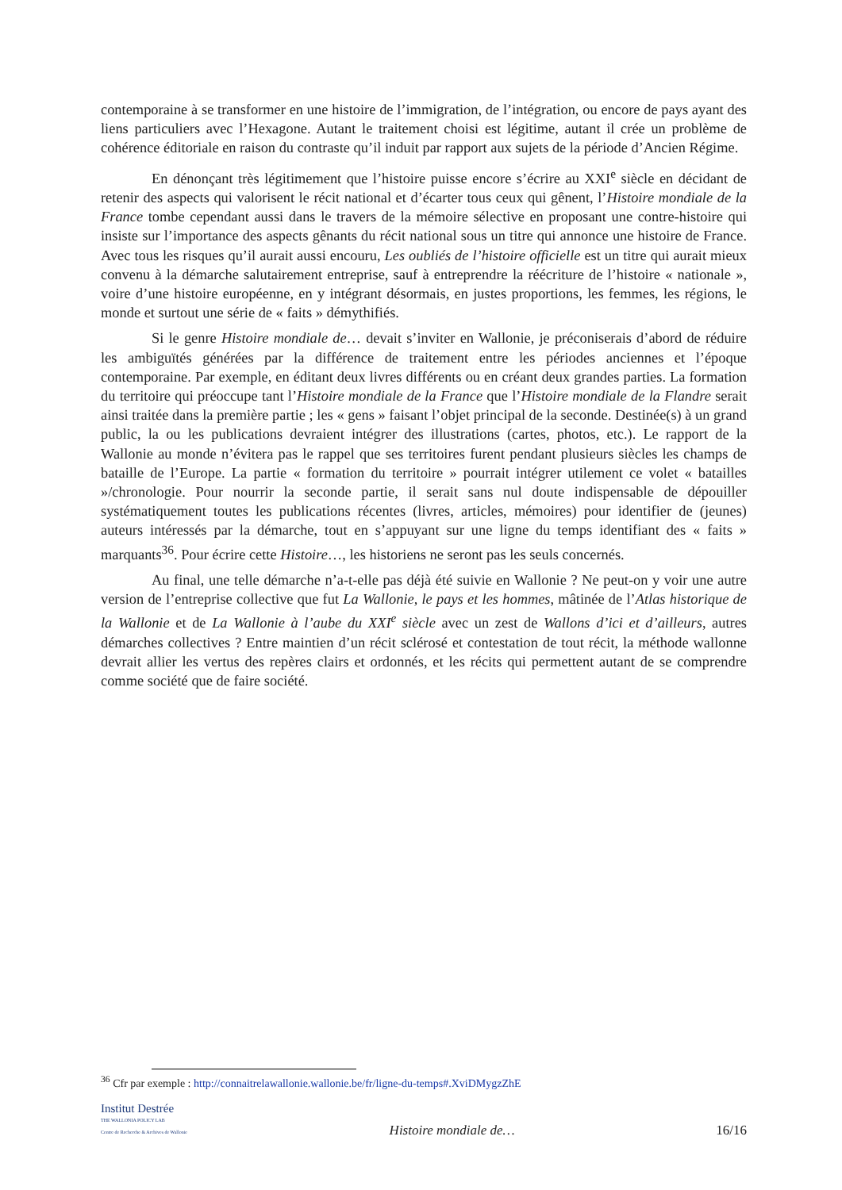contemporaine à se transformer en une histoire de l’immigration, de l’intégration, ou encore de pays ayant des liens particuliers avec l’Hexagone. Autant le traitement choisi est légitime, autant il crée un problème de cohérence éditoriale en raison du contraste qu’il induit par rapport aux sujets de la période d’Ancien Régime.
En dénonçant très légitimement que l’histoire puisse encore s’écrire au XXI<sup>e</sup> siècle en décidant de retenir des aspects qui valorisent le récit national et d’écarter tous ceux qui gênent, l’Histoire mondiale de la France tombe cependant aussi dans le travers de la mémoire sélective en proposant une contre-histoire qui insiste sur l’importance des aspects gênants du récit national sous un titre qui annonce une histoire de France. Avec tous les risques qu’il aurait aussi encouru, Les oubliés de l’histoire officielle est un titre qui aurait mieux convenu à la démarche salutairement entreprise, sauf à entreprendre la réécriture de l’histoire « nationale », voire d’une histoire européenne, en y intégrant désormais, en justes proportions, les femmes, les régions, le monde et surtout une série de « faits » démythifiés.
Si le genre Histoire mondiale de… devait s’inviter en Wallonie, je préconiserais d’abord de réduire les ambiguïtés générées par la différence de traitement entre les périodes anciennes et l’époque contemporaine. Par exemple, en éditant deux livres différents ou en créant deux grandes parties. La formation du territoire qui préoccupe tant l’Histoire mondiale de la France que l’Histoire mondiale de la Flandre serait ainsi traitée dans la première partie ; les « gens » faisant l’objet principal de la seconde. Destinée(s) à un grand public, la ou les publications devraient intégrer des illustrations (cartes, photos, etc.). Le rapport de la Wallonie au monde n’évitera pas le rappel que ses territoires furent pendant plusieurs siècles les champs de bataille de l’Europe. La partie « formation du territoire » pourrait intégrer utilement ce volet « batailles »/chronologie. Pour nourrir la seconde partie, il serait sans nul doute indispensable de dépouiller systématiquement toutes les publications récentes (livres, articles, mémoires) pour identifier de (jeunes) auteurs intéressés par la démarche, tout en s’appuyant sur une ligne du temps identifiant des « faits » marquants<sup>36</sup>. Pour écrire cette Histoire…, les historiens ne seront pas les seuls concernés.
Au final, une telle démarche n’a-t-elle pas déjà été suivie en Wallonie ? Ne peut-on y voir une autre version de l’entreprise collective que fut La Wallonie, le pays et les hommes, mâtinée de l’Atlas historique de la Wallonie et de La Wallonie à l’aube du XXI<sup>e</sup> siècle avec un zest de Wallons d’ici et d’ailleurs, autres démarches collectives ? Entre maintien d’un récit sclérosé et contestation de tout récit, la méthode wallonne devrait allier les vertus des repères clairs et ordonnés, et les récits qui permettent autant de se comprendre comme société que de faire société.
<sup>36</sup> Cfr par exemple : http://connaitrelawallonie.wallonie.be/fr/ligne-du-temps#.XviDMygzZhE
Institut Destrée
THE WALLONIA POLICY LAB
Centre de Recherche & Archives de Wallonie
Histoire mondiale de…
16/16